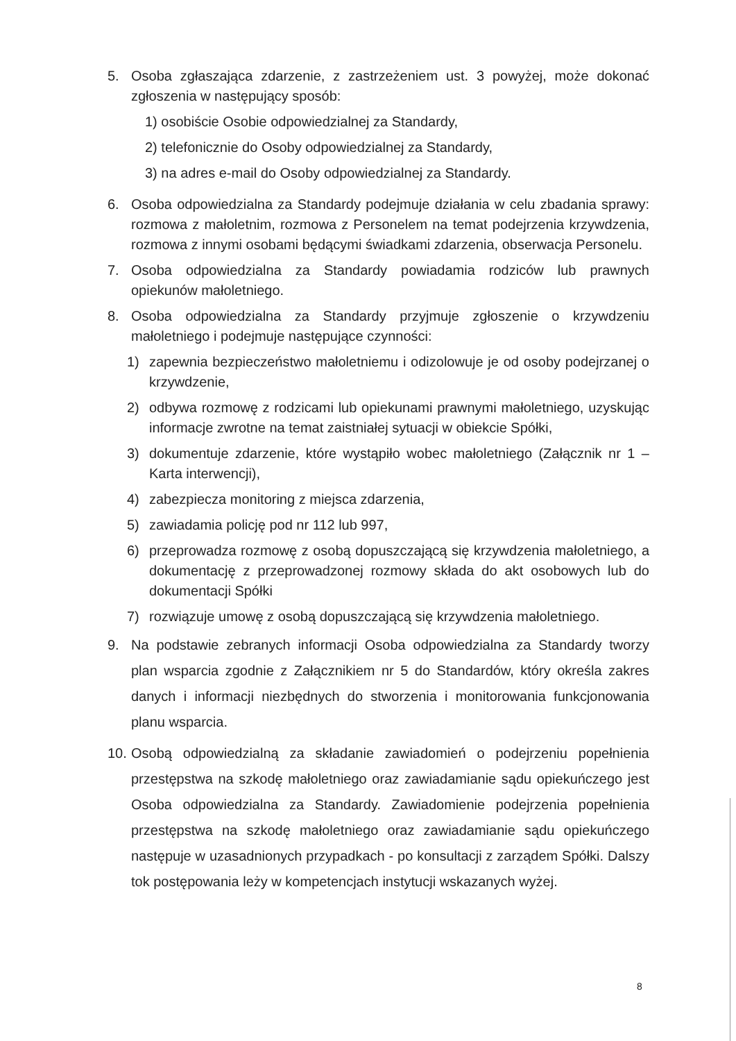5. Osoba zgłaszająca zdarzenie, z zastrzeżeniem ust. 3 powyżej, może dokonać zgłoszenia w następujący sposób:
1) osobiście Osobie odpowiedzialnej za Standardy,
2) telefonicznie do Osoby odpowiedzialnej za Standardy,
3) na adres e-mail do Osoby odpowiedzialnej za Standardy.
6. Osoba odpowiedzialna za Standardy podejmuje działania w celu zbadania sprawy: rozmowa z małoletnim, rozmowa z Personelem na temat podejrzenia krzywdzenia, rozmowa z innymi osobami będącymi świadkami zdarzenia, obserwacja Personelu.
7. Osoba odpowiedzialna za Standardy powiadamia rodziców lub prawnych opiekunów małoletniego.
8. Osoba odpowiedzialna za Standardy przyjmuje zgłoszenie o krzywdzeniu małoletniego i podejmuje następujące czynności:
1) zapewnia bezpieczeństwo małoletniemu i odizolowuje je od osoby podejrzanej o krzywdzenie,
2) odbywa rozmowę z rodzicami lub opiekunami prawnymi małoletniego, uzyskując informacje zwrotne na temat zaistniałej sytuacji w obiekcie Spółki,
3) dokumentuje zdarzenie, które wystąpiło wobec małoletniego (Załącznik nr 1 – Karta interwencji),
4) zabezpiecza monitoring z miejsca zdarzenia,
5) zawiadamia policję pod nr 112 lub 997,
6) przeprowadza rozmowę z osobą dopuszczającą się krzywdzenia małoletniego, a dokumentację z przeprowadzonej rozmowy składa do akt osobowych lub do dokumentacji Spółki
7) rozwiązuje umowę z osobą dopuszczającą się krzywdzenia małoletniego.
9. Na podstawie zebranych informacji Osoba odpowiedzialna za Standardy tworzy plan wsparcia zgodnie z Załącznikiem nr 5 do Standardów, który określa zakres danych i informacji niezbędnych do stworzenia i monitorowania funkcjonowania planu wsparcia.
10.
Osobą odpowiedzialną za składanie zawiadomień o podejrzeniu popełnienia przestępstwa na szkodę małoletniego oraz zawiadamianie sądu opiekuńczego jest Osoba odpowiedzialna za Standardy. Zawiadomienie podejrzenia popełnienia przestępstwa na szkodę małoletniego oraz zawiadamianie sądu opiekuńczego następuje w uzasadnionych przypadkach - po konsultacji z zarządem Spółki. Dalszy tok postępowania leży w kompetencjach instytucji wskazanych wyżej.
8